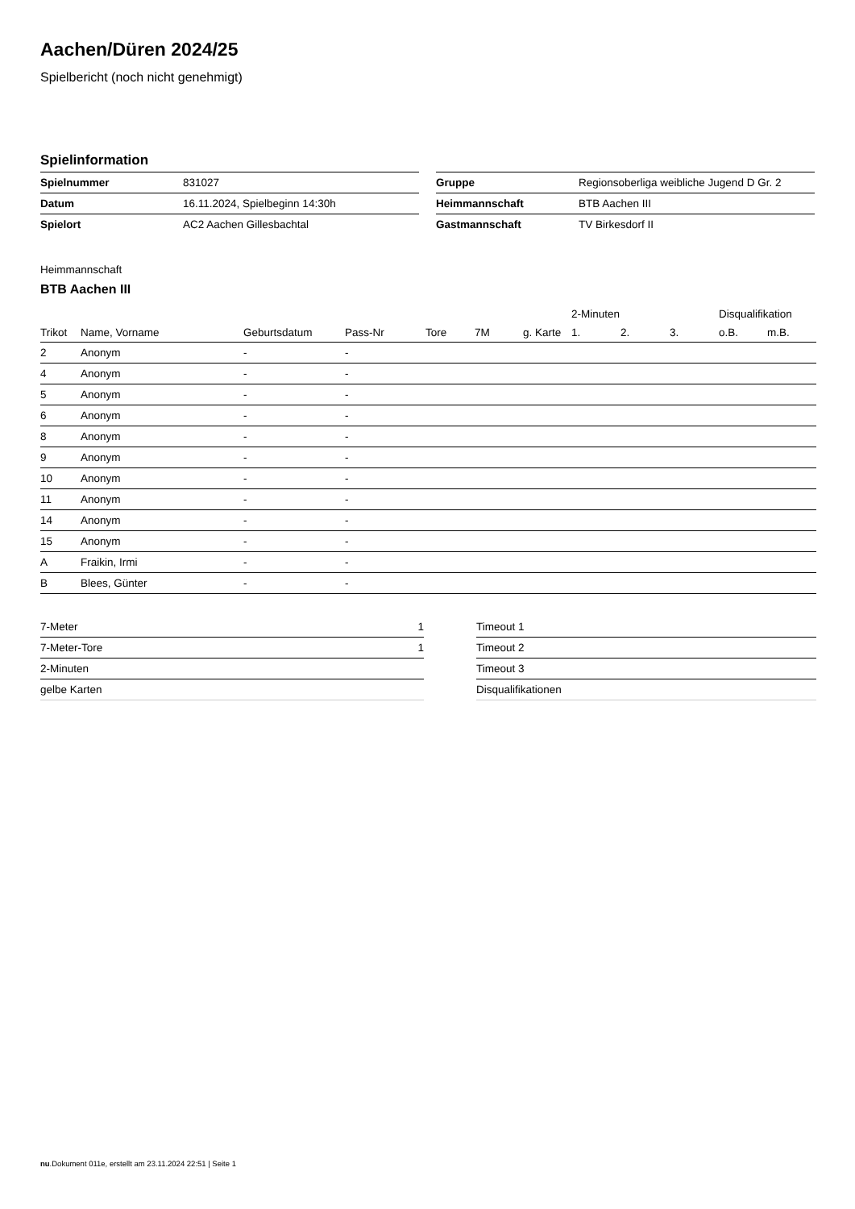Aachen/Düren 2024/25
Spielbericht (noch nicht genehmigt)
Spielinformation
| Spielnummer | 831027 |
| Datum | 16.11.2024, Spielbeginn 14:30h |
| Spielort | AC2 Aachen Gillesbachtal |
| Gruppe | Regionsoberliga weibliche Jugend D Gr. 2 |
| Heimmannschaft | BTB Aachen III |
| Gastmannschaft | TV Birkesdorf II |
Heimmannschaft
BTB Aachen III
| | | | | | | | 2-Minuten | | | Disqualifikation | |
| --- | --- | --- | --- | --- | --- | --- | --- | --- | --- | --- | --- |
| Trikot | Name, Vorname | Geburtsdatum | Pass-Nr | Tore | 7M | g. Karte | 1. | 2. | 3. | o.B. | m.B. |
| 2 | Anonym | - | - | | | | | | | | |
| 4 | Anonym | - | - | | | | | | | | |
| 5 | Anonym | - | - | | | | | | | | |
| 6 | Anonym | - | - | | | | | | | | |
| 8 | Anonym | - | - | | | | | | | | |
| 9 | Anonym | - | - | | | | | | | | |
| 10 | Anonym | - | - | | | | | | | | |
| 11 | Anonym | - | - | | | | | | | | |
| 14 | Anonym | - | - | | | | | | | | |
| 15 | Anonym | - | - | | | | | | | | |
| A | Fraikin, Irmi | - | - | | | | | | | | |
| B | Blees, Günter | - | - | | | | | | | | |
| 7-Meter | 1 |
| 7-Meter-Tore | 1 |
| 2-Minuten | |
| gelbe Karten | |
| Timeout 1 |
| Timeout 2 |
| Timeout 3 |
| Disqualifikationen |
nu.Dokument 011e, erstellt am 23.11.2024 22:51 | Seite 1